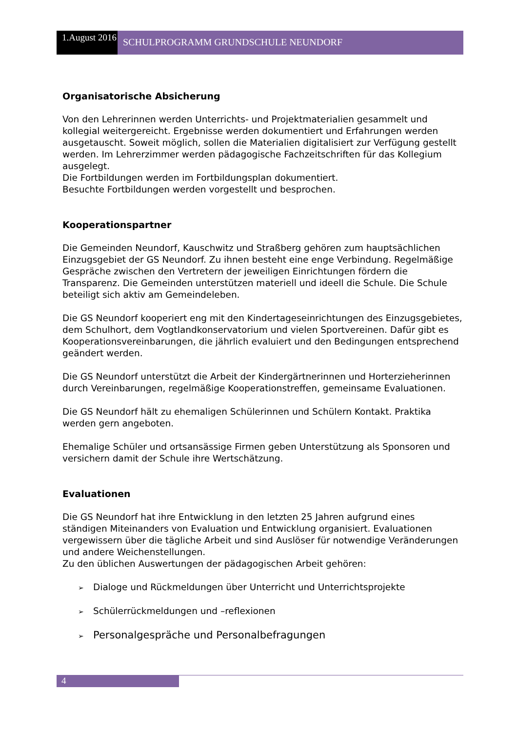1.August 2016
SCHULPROGRAMM GRUNDSCHULE NEUNDORF
Organisatorische Absicherung
Von den Lehrerinnen werden Unterrichts- und Projektmaterialien gesammelt und kollegial weitergereicht. Ergebnisse werden dokumentiert und Erfahrungen werden ausgetauscht. Soweit möglich, sollen die Materialien digitalisiert zur Verfügung gestellt werden. Im Lehrerzimmer werden pädagogische Fachzeitschriften für das Kollegium ausgelegt.
Die Fortbildungen werden im Fortbildungsplan dokumentiert.
Besuchte Fortbildungen werden vorgestellt und besprochen.
Kooperationspartner
Die Gemeinden Neundorf, Kauschwitz und Straßberg gehören zum hauptsächlichen Einzugsgebiet der GS Neundorf. Zu ihnen besteht eine enge Verbindung. Regelmäßige Gespräche zwischen den Vertretern der jeweiligen Einrichtungen fördern die Transparenz. Die Gemeinden unterstützen materiell und ideell die Schule. Die Schule beteiligt sich aktiv am Gemeindeleben.
Die GS Neundorf kooperiert eng mit den Kindertageseinrichtungen des Einzugsgebietes, dem Schulhort, dem Vogtlandkonservatorium und vielen Sportvereinen. Dafür gibt es Kooperationsvereinbarungen, die jährlich evaluiert und den Bedingungen entsprechend geändert werden.
Die GS Neundorf unterstützt die Arbeit der Kindergärtnerinnen und Horterzieherinnen durch Vereinbarungen, regelmäßige Kooperationstreffen, gemeinsame Evaluationen.
Die GS Neundorf hält zu ehemaligen Schülerinnen und Schülern Kontakt. Praktika werden gern angeboten.
Ehemalige Schüler und ortsansässige Firmen geben Unterstützung als Sponsoren und versichern damit der Schule ihre Wertschätzung.
Evaluationen
Die GS Neundorf hat ihre Entwicklung in den letzten 25 Jahren aufgrund eines ständigen Miteinanders von Evaluation und Entwicklung organisiert. Evaluationen vergewissern über die tägliche Arbeit und sind Auslöser für notwendige Veränderungen und andere Weichenstellungen.
Zu den üblichen Auswertungen der pädagogischen Arbeit gehören:
➢ Dialoge und Rückmeldungen über Unterricht und Unterrichtsprojekte
➢ Schülerrückmeldungen und –reflexionen
➢ Personalgespräche und Personalbefragungen
4